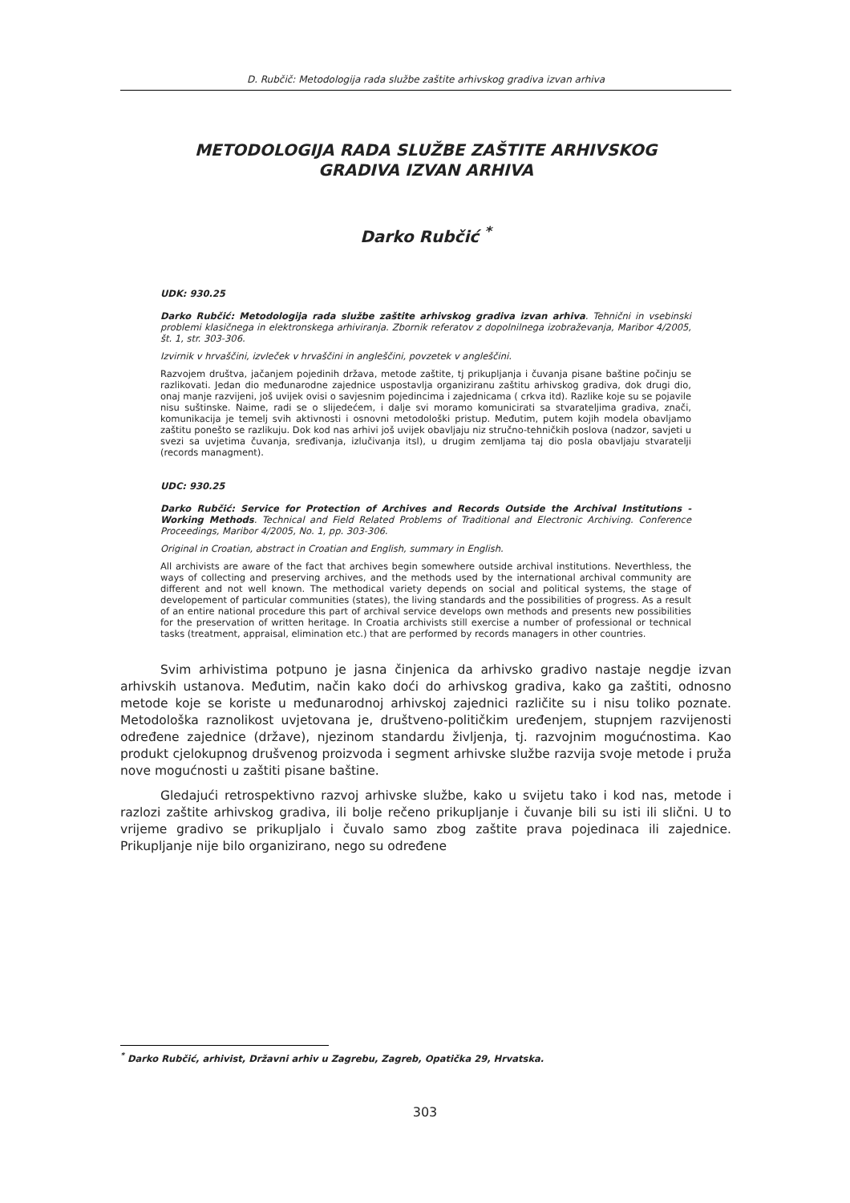D. Rubčič: Metodologija rada službe zaštite arhivskog gradiva izvan arhiva
METODOLOGIJA RADA SLUŽBE ZAŠTITE ARHIVSKOG
GRADIVA IZVAN ARHIVA
Darko Rubčić <sup>*</sup>
UDK: 930.25
Darko Rubčić: Metodologija rada službe zaštite arhivskog gradiva izvan arhiva. Tehnični in vsebinski problemi klasičnega in elektronskega arhiviranja. Zbornik referatov z dopolnilnega izobraževanja, Maribor 4/2005, št. 1, str. 303-306.
Izvirnik v hrvaščini, izvleček v hrvaščini in angleščini, povzetek v angleščini.
Razvojem društva, jačanjem pojedinih država, metode zaštite, tj prikupljanja i čuvanja pisane baštine počinju se razlikovati. Jedan dio međunarodne zajednice uspostavlja organiziranu zaštitu arhivskog gradiva, dok drugi dio, onaj manje razvijeni, još uvijek ovisi o savjesnim pojedincima i zajednicama ( crkva itd). Razlike koje su se pojavile nisu suštinske. Naime, radi se o slijedećem, i dalje svi moramo komunicirati sa stvarateljima gradiva, znači, komunikacija je temelj svih aktivnosti i osnovni metodološki pristup. Međutim, putem kojih modela obavljamo zaštitu ponešto se razlikuju. Dok kod nas arhivi još uvijek obavljaju niz stručno-tehničkih poslova (nadzor, savjeti u svezi sa uvjetima čuvanja, sređivanja, izlučivanja itsl), u drugim zemljama taj dio posla obavljaju stvaratelji (records managment).
UDC: 930.25
Darko Rubčić: Service for Protection of Archives and Records Outside the Archival Institutions - Working Methods. Technical and Field Related Problems of Traditional and Electronic Archiving. Conference Proceedings, Maribor 4/2005, No. 1, pp. 303-306.
Original in Croatian, abstract in Croatian and English, summary in English.
All archivists are aware of the fact that archives begin somewhere outside archival institutions. Neverthless, the ways of collecting and preserving archives, and the methods used by the international archival community are different and not well known. The methodical variety depends on social and political systems, the stage of developement of particular communities (states), the living standards and the possibilities of progress. As a result of an entire national procedure this part of archival service develops own methods and presents new possibilities for the preservation of written heritage. In Croatia archivists still exercise a number of professional or technical tasks (treatment, appraisal, elimination etc.) that are performed by records managers in other countries.
Svim arhivistima potpuno je jasna činjenica da arhivsko gradivo nastaje negdje izvan arhivskih ustanova. Međutim, način kako doći do arhivskog gradiva, kako ga zaštiti, odnosno metode koje se koriste u međunarodnoj arhivskoj zajednici različite su i nisu toliko poznate. Metodološka raznolikost uvjetovana je, društveno-političkim uređenjem, stupnjem razvijenosti određene zajednice (države), njezinom standardu življenja, tj. razvojnim mogućnostima. Kao produkt cjelokupnog drušvenog proizvoda i segment arhivske službe razvija svoje metode i pruža nove mogućnosti u zaštiti pisane baštine.
Gledajući retrospektivno razvoj arhivske službe, kako u svijetu tako i kod nas, metode i razlozi zaštite arhivskog gradiva, ili bolje rečeno prikupljanje i čuvanje bili su isti ili slični. U to vrijeme gradivo se prikupljalo i čuvalo samo zbog zaštite prava pojedinaca ili zajednice. Prikupljanje nije bilo organizirano, nego su određene
<sup>*</sup> Darko Rubčić, arhivist, Državni arhiv u Zagrebu, Zagreb, Opatička 29, Hrvatska.
303